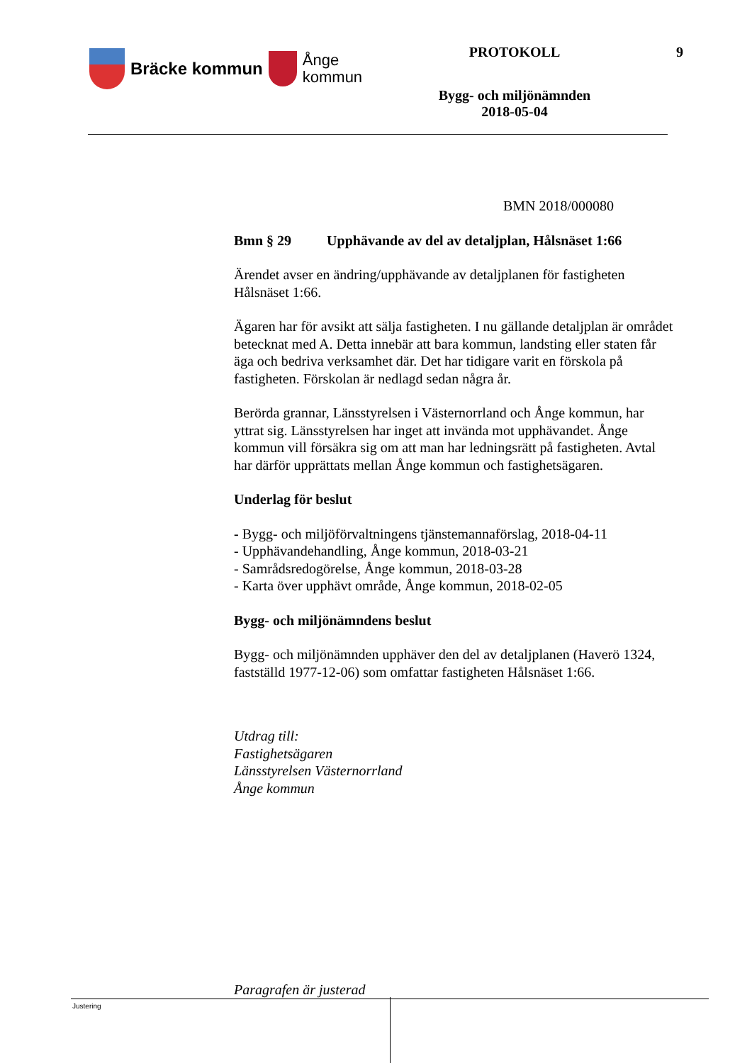Bräcke kommun
Ånge
kommun
PROTOKOLL
Bygg- och miljönämnden
2018-05-04
9
BMN 2018/000080
Bmn § 29 Upphävande av del av detaljplan, Hålsnäset 1:66
Ärendet avser en ändring/upphävande av detaljplanen för fastigheten Hålsnäset 1:66.
Ägaren har för avsikt att sälja fastigheten. I nu gällande detaljplan är området betecknat med A. Detta innebär att bara kommun, landsting eller staten får äga och bedriva verksamhet där. Det har tidigare varit en förskola på fastigheten. Förskolan är nedlagd sedan några år.
Berörda grannar, Länsstyrelsen i Västernorrland och Ånge kommun, har yttrat sig. Länsstyrelsen har inget att invända mot upphävandet. Ånge kommun vill försäkra sig om att man har ledningsrätt på fastigheten. Avtal har därför upprättats mellan Ånge kommun och fastighetsägaren.
Underlag för beslut
- Bygg- och miljöförvaltningens tjänstemannaförslag, 2018-04-11
- Upphävandehandling, Ånge kommun, 2018-03-21
- Samrådsredogörelse, Ånge kommun, 2018-03-28
- Karta över upphävt område, Ånge kommun, 2018-02-05
Bygg- och miljönämndens beslut
Bygg- och miljönämnden upphäver den del av detaljplanen (Haverö 1324, fastställd 1977-12-06) som omfattar fastigheten Hålsnäset 1:66.
Utdrag till:
Fastighetsägaren
Länsstyrelsen Västernorrland
Ånge kommun
Paragrafen är justerad
Justering